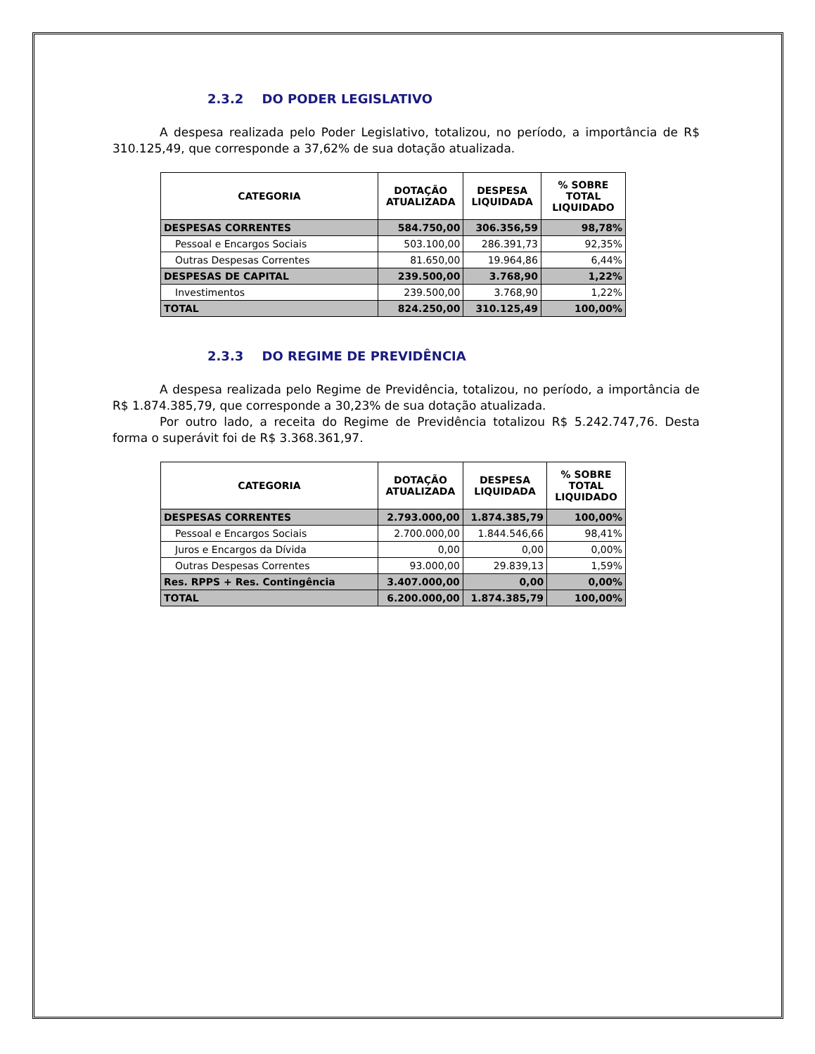2.3.2 DO PODER LEGISLATIVO
A despesa realizada pelo Poder Legislativo, totalizou, no período, a importância de R$ 310.125,49, que corresponde a 37,62% de sua dotação atualizada.
| CATEGORIA | DOTAÇÃO ATUALIZADA | DESPESA LIQUIDADA | % SOBRE TOTAL LIQUIDADO |
| --- | --- | --- | --- |
| DESPESAS CORRENTES | 584.750,00 | 306.356,59 | 98,78% |
| Pessoal e Encargos Sociais | 503.100,00 | 286.391,73 | 92,35% |
| Outras Despesas Correntes | 81.650,00 | 19.964,86 | 6,44% |
| DESPESAS DE CAPITAL | 239.500,00 | 3.768,90 | 1,22% |
| Investimentos | 239.500,00 | 3.768,90 | 1,22% |
| TOTAL | 824.250,00 | 310.125,49 | 100,00% |
2.3.3 DO REGIME DE PREVIDÊNCIA
A despesa realizada pelo Regime de Previdência, totalizou, no período, a importância de R$ 1.874.385,79, que corresponde a 30,23% de sua dotação atualizada.
Por outro lado, a receita do Regime de Previdência totalizou R$ 5.242.747,76. Desta forma o superávit foi de R$ 3.368.361,97.
| CATEGORIA | DOTAÇÃO ATUALIZADA | DESPESA LIQUIDADA | % SOBRE TOTAL LIQUIDADO |
| --- | --- | --- | --- |
| DESPESAS CORRENTES | 2.793.000,00 | 1.874.385,79 | 100,00% |
| Pessoal e Encargos Sociais | 2.700.000,00 | 1.844.546,66 | 98,41% |
| Juros e Encargos da Dívida | 0,00 | 0,00 | 0,00% |
| Outras Despesas Correntes | 93.000,00 | 29.839,13 | 1,59% |
| Res. RPPS + Res. Contingência | 3.407.000,00 | 0,00 | 0,00% |
| TOTAL | 6.200.000,00 | 1.874.385,79 | 100,00% |